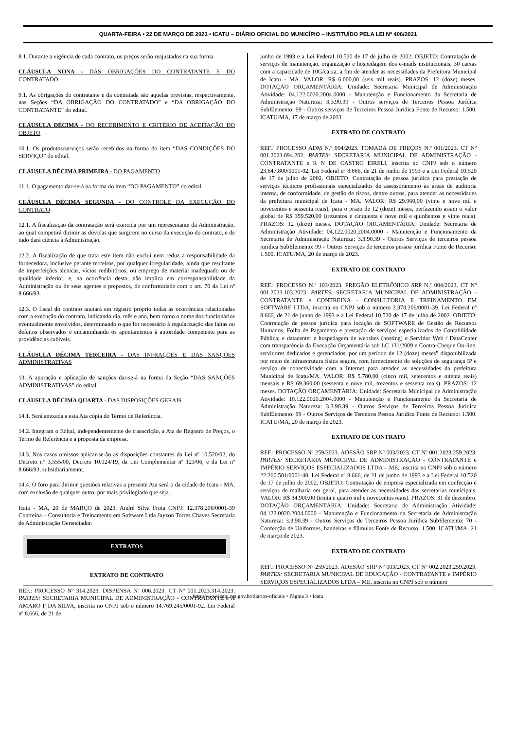QUARTA-FEIRA • 22 DE MARÇO DE 2023 • ICATU – DIÁRIO OFICIAL DO MUNICÍPIO – INSTITUÍDO PELA LEI Nº 406/2021
8.1. Durante a vigência de cada contrato, os preços serão reajustados na sua forma.
CLÁUSULA NONA - DAS OBRIGAÇÕES DO CONTRATANTE E DO CONTRATADO
9.1. As obrigações do contratante e da contratada são aquelas previstas, respectivamente, nas Seções “DA OBRIGAÇÃO DO CONTRATADO” e “DA OBRIGAÇÃO DO CONTRATANTE” do edital.
CLÁUSULA DÉCIMA - DO RECEBIMENTO E CRITÉRIO DE ACEITAÇÃO DO OBJETO
10.1. Os produtos/serviços serão recebidos na forma do item “DAS CONDIÇÕES DO SERVIÇO” do edital.
CLÁUSULA DÉCIMA PRIMEIRA - DO PAGAMENTO
11.1. O pagamento dar-se-á na forma do item “DO PAGAMENTO” do edital
CLÁUSULA DÉCIMA SEGUNDA - DO CONTROLE DA EXECUÇÃO DO CONTRATO
12.1. A fiscalização da contratação será exercida por um representante da Administração, ao qual competirá dirimir as dúvidas que surgirem no curso da execução do contrato, e de tudo dará ciência à Administração.
12.2. A fiscalização de que trata este item não exclui nem reduz a responsabilidade da fornecedora, inclusive perante terceiros, por qualquer irregularidade, ainda que resultante de imperfeições técnicas, vícios redibitórios, ou emprego de material inadequado ou de qualidade inferior, e, na ocorrência desta, não implica em corresponsabilidade da Administração ou de seus agentes e prepostos, de conformidade com o art. 70 da Lei nº 8.666/93.
12.3. O fiscal do contrato anotará em registro próprio todas as ocorrências relacionadas com a execução do contrato, indicando dia, mês e ano, bem como o nome dos funcionários eventualmente envolvidos, determinando o que for necessário à regularização das faltas ou defeitos observados e encaminhando os apontamentos à autoridade competente para as providências cabíveis.
CLÁUSULA DÉCIMA TERCEIRA - DAS INFRAÇÕES E DAS SANÇÕES ADMINISTRATIVAS
13. A apuração e aplicação de sanções dar-se-á na forma da Seção “DAS SANÇÕES ADMINISTRATIVAS” do edital.
CLÁUSULA DÉCIMA QUARTA - DAS DISPOSIÇÕES GERAIS
14.1. Será anexada a esta Ata cópia do Termo de Referência.
14.2. Integram o Edital, independentemente de transcrição, a Ata de Registro de Preços, o Termo de Referência e a proposta da empresa.
14.3. Nos casos omissos aplicar-se-ão as disposições constantes da Lei nº 10.520/02, do Decreto n° 3.555/00, Decreto 10.024/19, da Lei Complementar nº 123/06, e da Lei nº 8.666/93, subsidiariamente.
14.4. O foro para dirimir questões relativas a presente Ata será o da cidade de Icatu - MA, com exclusão de qualquer outro, por mais privilegiado que seja.
Icatu - MA, 20 de MARÇO de 2023. André Silva Frota CNPJ: 12.378.206/0001-39 Contreina – Consultoria e Treinamento em Software Ltda Jayzon Torres Chaves Secretaria de Administração Gerenciador.
EXTRATOS
EXTRATO DE CONTRATO
REF.: PROCESSO Nº 314.2023. DISPENSA Nº 006.2023. CT Nº 001.2023.314.2023. PARTES: SECRETARIA MUNICIPAL DE ADMINISTRAÇÃO - CONTRATANTE e A AMARO F DA SILVA, inscrita no CNPJ sob o número 14.769.245/0001-92. Lei Federal nº 8.666, de 21 de
junho de 1993 e a Lei Federal 10.520 de 17 de julho de 2002. OBJETO: Contratação de serviços de manutenção, organização e hospedagem dos e-mails institucionais, 30 caixas com a capacidade de 10G/caixa, a fim de atender as necessidades da Prefeitura Municipal de Icatu - MA. VALOR: R$ 6.000,00 (seis mil reais). PRAZOS: 12 (doze) meses. DOTAÇÃO ORÇAMENTÁRIA: Unidade: Secretaria Municipal de Administração Atividade: 04.122.0020.2004.0000 - Manutenção e Funcionamento da Secretaria de Administração Natureza: 3.3.90.39 - Outros serviços de Terceiros Pessoa Jurídica SubElemento: 99 - Outros serviços de Terceiros Pessoa Jurídica Fonte de Recurso: 1.500. ICATU/MA, 17 de março de 2023.
EXTRATO DE CONTRATO
REF.: PROCESSO ADM N.º 094/2023. TOMADA DE PREÇOS N.º 001/2023. CT Nº 001.2023.094.202. PARTES: SECRETARIA MUNICIPAL DE ADMINISTRAÇÃO - CONTRATANTE e R N DE CASTRO EIRELI, inscrita no CNPJ sob o número 23.647.800/0001-02. Lei Federal nº 8.666, de 21 de junho de 1993 e a Lei Federal 10.520 de 17 de julho de 2002. OBJETO: Contratação de pessoa jurídica para prestação de serviços técnicos profissionais especializados de assessoramento às áreas de auditoria interna, de conformidade, de gestão de riscos, dentre outros, para atender as necessidades da prefeitura municipal de Icatu - MA. VALOR: R$ 29.960,00 (vinte e nove mil e novecentos e sessenta reais), para o prazo de 12 (doze) meses, perfazendo assim o valor global de R$ 359.520,00 (trezentos e cinquenta e nove mil e quinhentos e vinte reais). PRAZOS: 12 (doze) meses. DOTAÇÃO ORÇAMENTÁRIA: Unidade: Secretaria de Administração Atividade: 04.122.0020.2004.0000 - Manutenção e Funcionamento da Secretaria de Administração Natureza: 3.3.90.39 - Outros Serviços de terceiros pessoa jurídica SubElemento: 99 - Outros Serviços de terceiros pessoa jurídica Fonte de Recurso: 1.500. ICATU/MA, 20 de março de 2023.
EXTRATO DE CONTRATO
REF.: PROCESSO N.º 103/2023. PREGÃO ELETRÔNICO SRP N.º 004/2023. CT Nº 001.2023.103.2023. PARTES: SECRETARIA MUNICIPAL DE ADMINISTRAÇÃO - CONTRATANTE e CONTREINA - CONSULTORIA E TREINAMENTO EM SOFTWARE LTDA, inscrita no CNPJ sob o número 2.378.206/0001-39. Lei Federal nº 8.666, de 21 de junho de 1993 e a Lei Federal 10.520 de 17 de julho de 2002. OBJETO: Contratação de pessoa jurídica para locação de SOFTWARE de Gestão de Recursos Humanos, Folha de Pagamento e prestação de serviços especializados de Contabilidade Pública; e datacenter e hospedagem de websites (hosting) e Servidor Web / DataCenter com transparência da Execução Orçamentária sob LC 131/2009 e Contra-Cheque On-line, servidores dedicados e gerenciados, por um período de 12 (doze) meses" disponibilizada por meio de infraestrutura física segura, com fornecimento de soluções de segurança IP e serviço de conectividade com a Internet para atender as necessidades da prefeitura Municipal de Icatu/MA. VALOR: R$ 5.780,00 (cinco mil, setecentos e oitenta reais) mensais e R$ 69.360,00 (sessenta e nove mil, trezentos e sessenta reais). PRAZOS: 12 meses. DOTAÇÃO ORÇAMENTÁRIA: Unidade: Secretaria Municipal de Administração Atividade: 10.122.0020.2004.0000 - Manutenção e Funcionamento da Secretaria de Administração Natureza: 3.3.90.39 - Outros Serviços de Terceiros Pessoa Jurídica SubElemento: 99 - Outros Serviços de Terceiros Pessoa Jurídica Fonte de Recurso: 1.500. ICATU/MA, 20 de março de 2023.
EXTRATO DE CONTRATO
REF.: PROCESSO Nº 259/2023. ADESÃO SRP Nº 003/2023. CT Nº 001.2023.259.2023. PARTES: SECRETARIA MUNICIPAL DE ADMINISTRAÇÃO - CONTRATANTE e IMPÉRIO SERVIÇOS ESPECIALIZADOS LTDA – ME, inscrita no CNPJ sob o número 22.260.501/0001-40. Lei Federal nº 8.666, de 21 de junho de 1993 e a Lei Federal 10.520 de 17 de julho de 2002. OBJETO: Contratação de empresa especializada em confecção e serviços de malharia em geral, para atender as necessidades das secretarias municipais. VALOR: R$ 34.900,00 (trinta e quatro mil e novecentos reais). PRAZOS: 31 de dezembro. DOTAÇÃO ORÇAMENTÁRIA: Unidade: Secretaria de Administração Atividade: 04.122.0020.2004.0000 - Manutenção e Funcionamento da Secretaria de Administração Natureza: 3.3.90.39 - Outros Serviços de Terceiros Pessoa Jurídica SubElemento: 70 - Confecção de Uniformes, bandeiras e flâmulas Fonte de Recurso: 1.500. ICATU/MA, 21 de março de 2023.
EXTRATO DE CONTRATO
REF.: PROCESSO Nº 259/2023. ADESÃO SRP Nº 003/2023. CT Nº 002.2023.259.2023. PARTES: SECRETARIA MUNICIPAL DE EDUCAÇÃO - CONTRATANTE e IMPÉRIO SERVIÇOS ESPECIALIZADOS LTDA – ME, inscrita no CNPJ sob o número
http://www.icatu.ma.gov.br/diarios-oficiais • Página 3 • Icatu